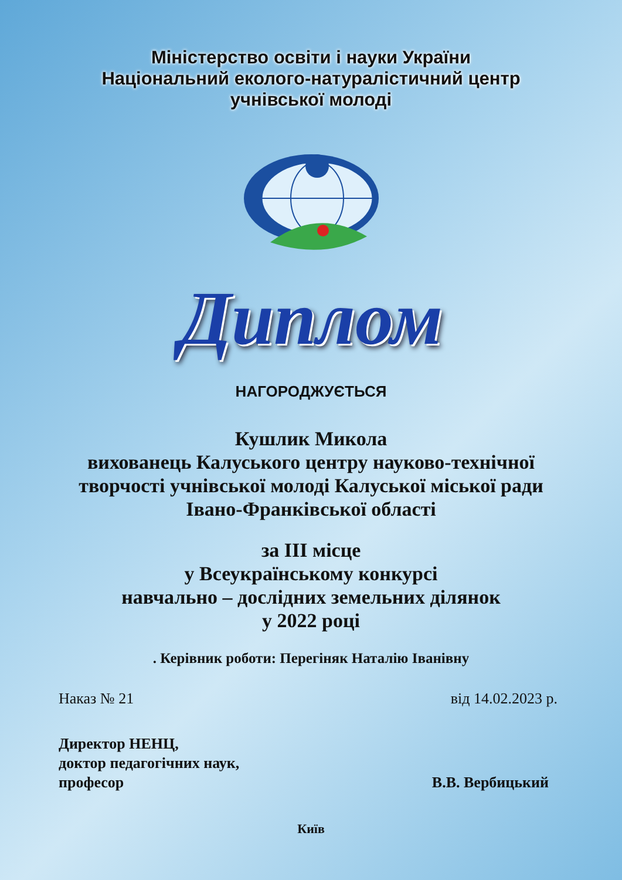Міністерство освіти і науки України
Національний еколого-натуралістичний центр
учнівської молоді
Диплом
НАГОРОДЖУЄТЬСЯ
Кушлик Микола
вихованець Калуського центру науково-технічної
творчості учнівської молоді Калуської міської ради
Івано-Франківської області
за ІІІ місце
у Всеукраїнському конкурсі
навчально – дослідних земельних ділянок
у 2022 році
. Керівник роботи: Перегіняк Наталію Іванівну
Наказ № 21 від 14.02.2023 р.
Директор НЕНЦ,
доктор педагогічних наук,
професор
В.В. Вербицький
Київ